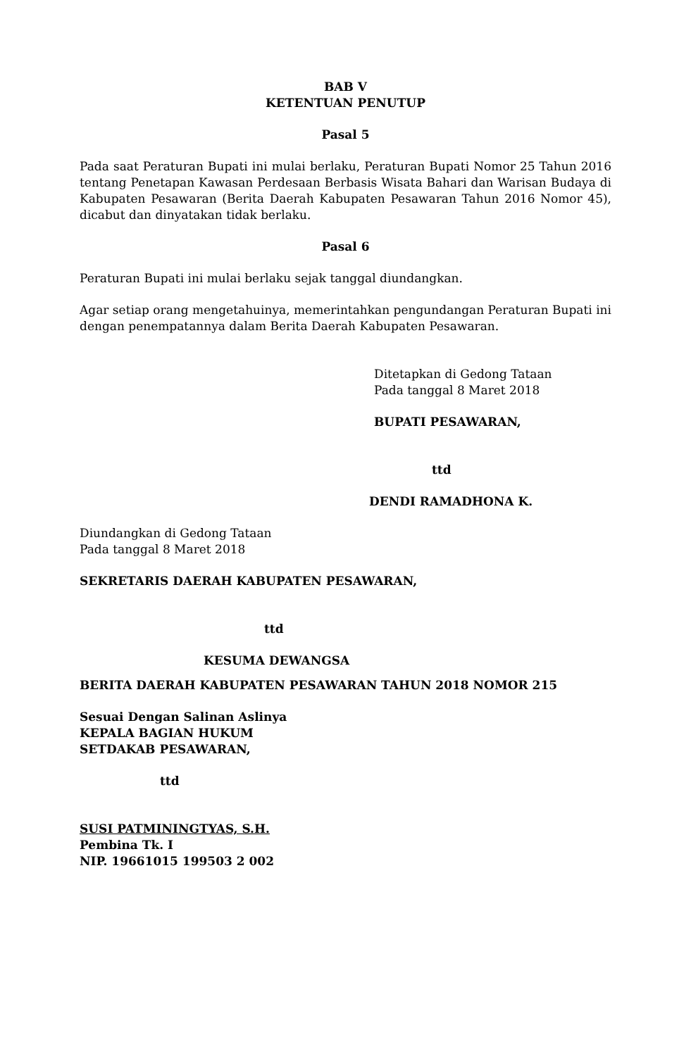BAB V
KETENTUAN PENUTUP
Pasal 5
Pada saat Peraturan Bupati ini mulai berlaku, Peraturan Bupati Nomor 25 Tahun 2016 tentang Penetapan Kawasan Perdesaan Berbasis Wisata Bahari dan Warisan Budaya di Kabupaten Pesawaran (Berita Daerah Kabupaten Pesawaran Tahun 2016 Nomor 45), dicabut dan dinyatakan tidak berlaku.
Pasal 6
Peraturan Bupati ini mulai berlaku sejak tanggal diundangkan.
Agar setiap orang mengetahuinya, memerintahkan pengundangan Peraturan Bupati ini dengan penempatannya dalam Berita Daerah Kabupaten Pesawaran.
Ditetapkan di Gedong Tataan
Pada tanggal 8 Maret 2018
BUPATI PESAWARAN,
ttd
DENDI RAMADHONA K.
Diundangkan di Gedong Tataan
Pada tanggal 8 Maret 2018
SEKRETARIS DAERAH KABUPATEN PESAWARAN,
ttd
KESUMA DEWANGSA
BERITA DAERAH KABUPATEN PESAWARAN TAHUN 2018 NOMOR 215
Sesuai Dengan Salinan Aslinya
KEPALA BAGIAN HUKUM
SETDAKAB PESAWARAN,
ttd
SUSI PATMININGTYAS, S.H.
Pembina Tk. I
NIP. 19661015 199503 2 002